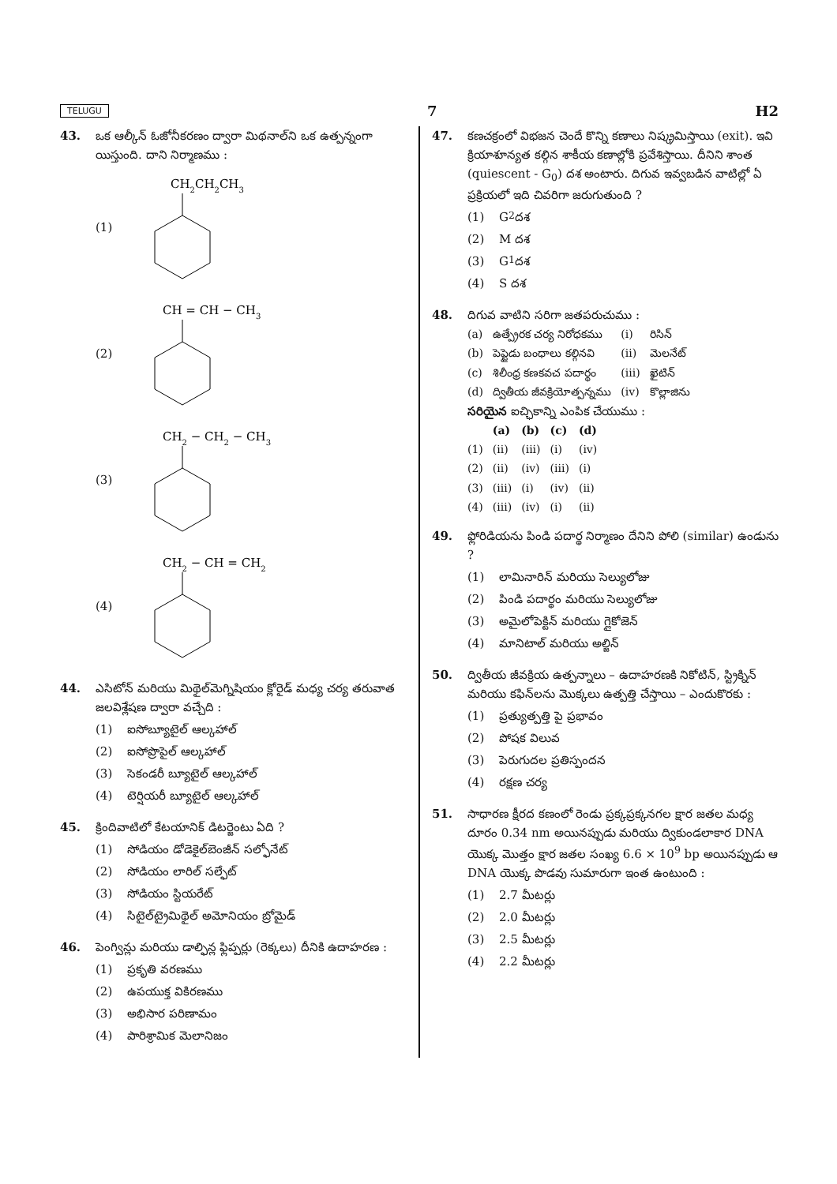TELUGU 7 H2
43. ఒక ఆల్కీన్ ఓజోనీకరణం ద్వారా మిథనాల్‌ని ఒక ఉత్పన్నంగా యిస్తుంది. దాని నిర్మాణము :
(1)
CH2CH2CH3
(2)
CH = CH − CH3
(3)
CH2 − CH2 − CH3
(4)
CH2 − CH = CH2
44. ఎసిటోన్ మరియు మిథైల్‌మెగ్నిషియం క్లోరైడ్ మధ్య చర్య తరువాత జలవిశ్లేషణ ద్వారా వచ్చేది :
(1) ఐసోబ్యూటైల్ ఆల్కహాల్
(2) ఐసోప్రొపైల్ ఆల్కహాల్
(3) సెకండరీ బ్యూటైల్ ఆల్కహాల్
(4) టెర్షియరీ బ్యూటైల్ ఆల్కహాల్
45. క్రిందివాటిలో కేటయానిక్ డిటర్జెంటు ఏది ?
(1) సోడియం డోడెకైల్‌బెంజీన్ సల్ఫోనేట్
(2) సోడియం లారిల్ సల్ఫేట్
(3) సోడియం స్టియరేట్
(4) సిటైల్‌ట్రైమిథైల్ అమోనియం బ్రోమైడ్
46. పెంగ్విన్లు మరియు డాల్ఫిన్ల ఫ్లిప్పర్లు (రెక్కలు) దీనికి ఉదాహరణ :
(1) ప్రకృతి వరణము
(2) ఉపయుక్త వికిరణము
(3) అభిసార పరిణామం
(4) పారిశ్రామిక మెలానిజం
47. కణచక్రంలో విభజన చెందే కొన్ని కణాలు నిష్క్రమిస్తాయి (exit). ఇవి క్రియాశూన్యత కల్గిన శాకీయ కణాల్లోకి ప్రవేశిస్తాయి. దీనిని శాంత (quiescent - G<sub>0</sub>) దశ అంటారు. దిగువ ఇవ్వబడిన వాటిల్లో ఏ ప్రక్రియలో ఇది చివరిగా జరుగుతుంది ?
(1) G<sub>2</sub> దశ
(2) M దశ
(3) G<sub>1</sub> దశ
(4) S దశ
48. దిగువ వాటిని సరిగా జతపరుచుము :
| (a) | ఉత్ప్రేరక చర్య నిరోధకము | (i) | రిసిన్ |
| (b) | పెప్టైడు బంధాలు కల్గినవి | (ii) | మెలనేట్ |
| (c) | శిలీంధ్ర కణకవచ పదార్థం | (iii) | ఖైటిన్ |
| (d) | ద్వితీయ జీవక్రియోత్పన్నము | (iv) | కొల్లాజిను |
సరియైన ఐచ్ఛికాన్ని ఎంపిక చేయుము :
| | (a) | (b) | (c) | (d) |
| --- | --- | --- | --- | --- |
| (1) | (ii) | (iii) | (i) | (iv) |
| (2) | (ii) | (iv) | (iii) | (i) |
| (3) | (iii) | (i) | (iv) | (ii) |
| (4) | (iii) | (iv) | (i) | (ii) |
49. ఫ్లోరిడియను పిండి పదార్థ నిర్మాణం దేనిని పోలి (similar) ఉండును ?
(1) లామినారిన్ మరియు సెల్యులోజు
(2) పిండి పదార్థం మరియు సెల్యులోజు
(3) అమైలోపెక్టిన్ మరియు గ్లైకోజెన్
(4) మానిటాల్ మరియు అల్జిన్
50. ద్వితీయ జీవక్రియ ఉత్పన్నాలు – ఉదాహరణకి నికోటిన్, స్ట్రిక్నిన్ మరియు కఫిన్‌లను మొక్కలు ఉత్పత్తి చేస్తాయి – ఎందుకొరకు :
(1) ప్రత్యుత్పత్తి పై ప్రభావం
(2) పోషక విలువ
(3) పెరుగుదల ప్రతిస్పందన
(4) రక్షణ చర్య
51. సాధారణ క్షీరద కణంలో రెండు ప్రక్కప్రక్కనగల క్షార జతల మధ్య దూరం 0.34 nm అయినప్పుడు మరియు ద్వికుండలాకార DNA యొక్క మొత్తం క్షార జతల సంఖ్య 6.6 × 10<sup>9</sup> bp అయినప్పుడు ఆ DNA యొక్క పొడవు సుమారుగా ఇంత ఉంటుంది :
(1) 2.7 మీటర్లు
(2) 2.0 మీటర్లు
(3) 2.5 మీటర్లు
(4) 2.2 మీటర్లు